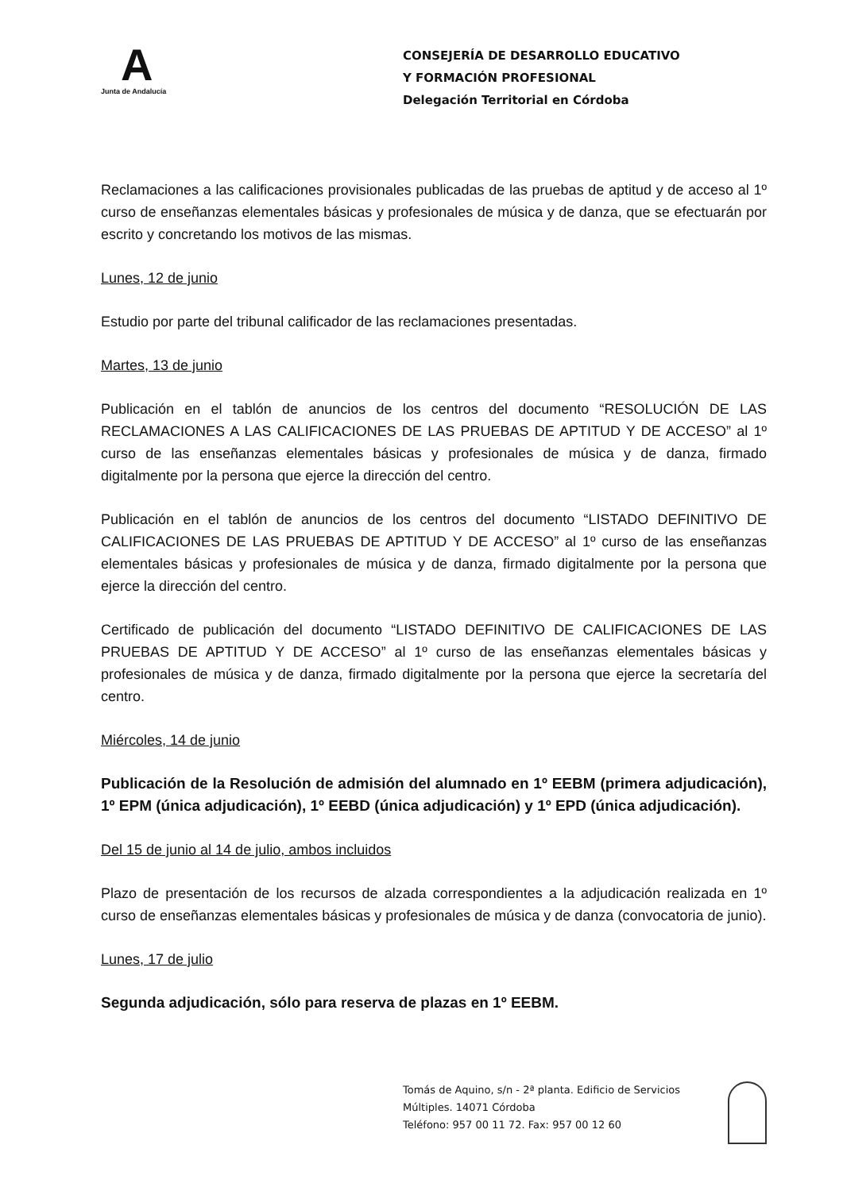A
Junta de Andalucía
CONSEJERÍA DE DESARROLLO EDUCATIVO
Y FORMACIÓN PROFESIONAL
Delegación Territorial en Córdoba
Reclamaciones a las calificaciones provisionales publicadas de las pruebas de aptitud y de acceso al 1º curso de enseñanzas elementales básicas y profesionales de música y de danza, que se efectuarán por escrito y concretando los motivos de las mismas.
Lunes, 12 de junio
Estudio por parte del tribunal calificador de las reclamaciones presentadas.
Martes, 13 de junio
Publicación en el tablón de anuncios de los centros del documento “RESOLUCIÓN DE LAS RECLAMACIONES A LAS CALIFICACIONES DE LAS PRUEBAS DE APTITUD Y DE ACCESO” al 1º curso de las enseñanzas elementales básicas y profesionales de música y de danza, firmado digitalmente por la persona que ejerce la dirección del centro.
Publicación en el tablón de anuncios de los centros del documento “LISTADO DEFINITIVO DE CALIFICACIONES DE LAS PRUEBAS DE APTITUD Y DE ACCESO” al 1º curso de las enseñanzas elementales básicas y profesionales de música y de danza, firmado digitalmente por la persona que ejerce la dirección del centro.
Certificado de publicación del documento “LISTADO DEFINITIVO DE CALIFICACIONES DE LAS PRUEBAS DE APTITUD Y DE ACCESO” al 1º curso de las enseñanzas elementales básicas y profesionales de música y de danza, firmado digitalmente por la persona que ejerce la secretaría del centro.
Miércoles, 14 de junio
Publicación de la Resolución de admisión del alumnado en 1º EEBM (primera adjudicación), 1º EPM (única adjudicación), 1º EEBD (única adjudicación) y 1º EPD (única adjudicación).
Del 15 de junio al 14 de julio, ambos incluidos
Plazo de presentación de los recursos de alzada correspondientes a la adjudicación realizada en 1º curso de enseñanzas elementales básicas y profesionales de música y de danza (convocatoria de junio).
Lunes, 17 de julio
Segunda adjudicación, sólo para reserva de plazas en 1º EEBM.
Tomás de Aquino, s/n - 2ª planta. Edificio de Servicios Múltiples. 14071 Córdoba
Teléfono: 957 00 11 72. Fax: 957 00 12 60